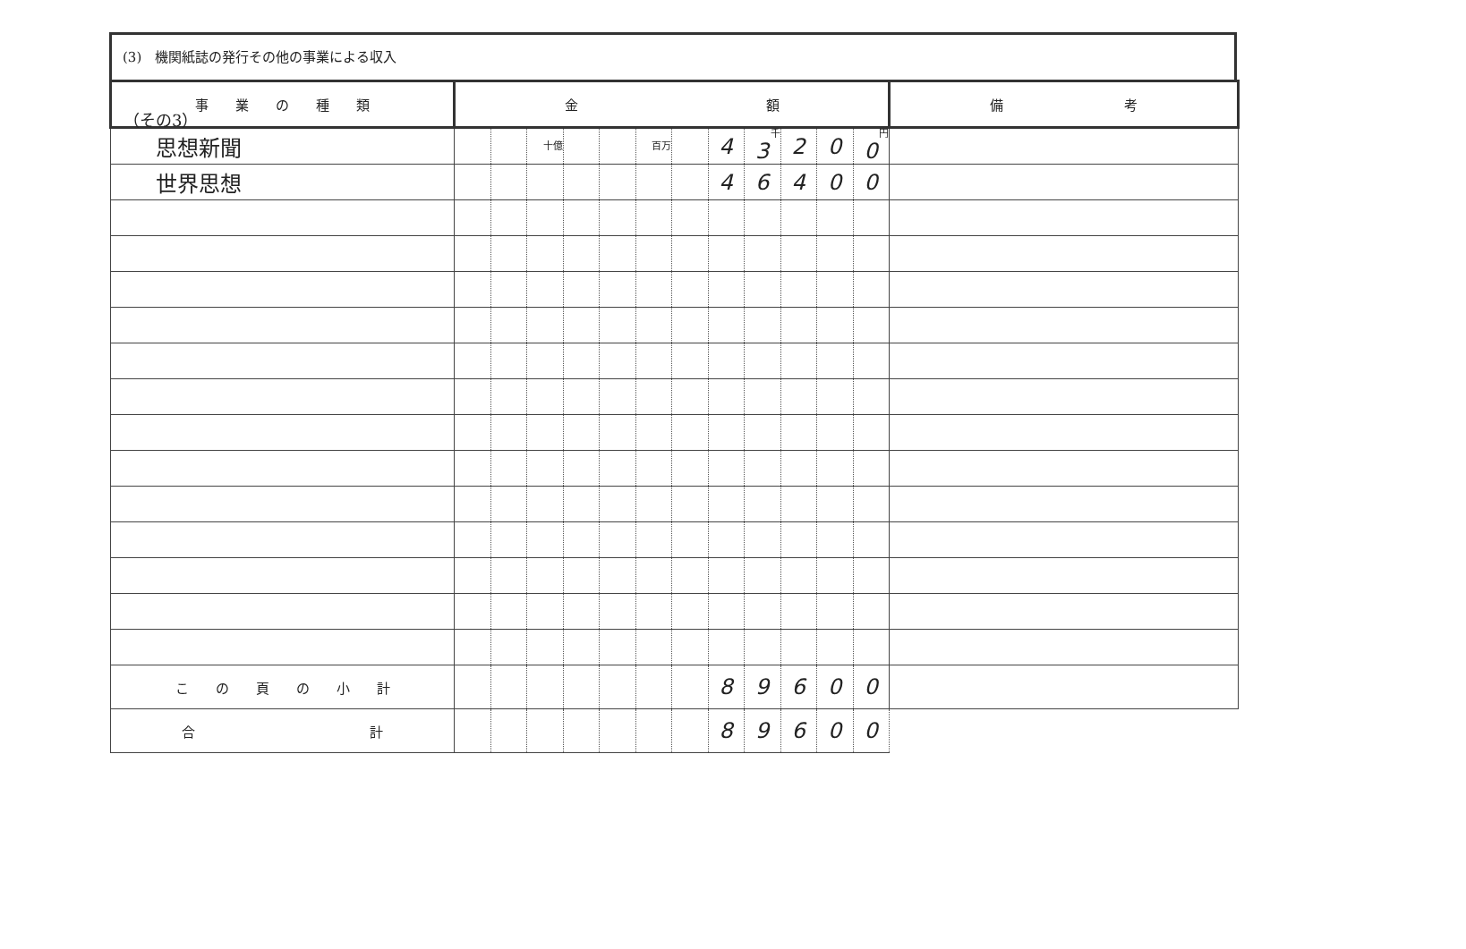（その3）
(3)　機関紙誌の発行その他の事業による収入
| 事 業 の 種 類 | 金 額 | | | | | | | | | | | | 備 考 |
| --- | --- | --- | --- | --- | --- | --- | --- | --- | --- | --- | --- | --- | --- |
| 思想新聞 | | | 十億 | | | 百万 | | 4 | 千 3 | 2 | 0 | 円 0 | |
| 世界思想 | | | | | | | | 4 | 6 | 4 | 0 | 0 | |
| こ の 頁 の 小 計 | | | | | | | | 8 | 9 | 6 | 0 | 0 | |
| 合 計 | | | | | | | | 8 | 9 | 6 | 0 | 0 | |